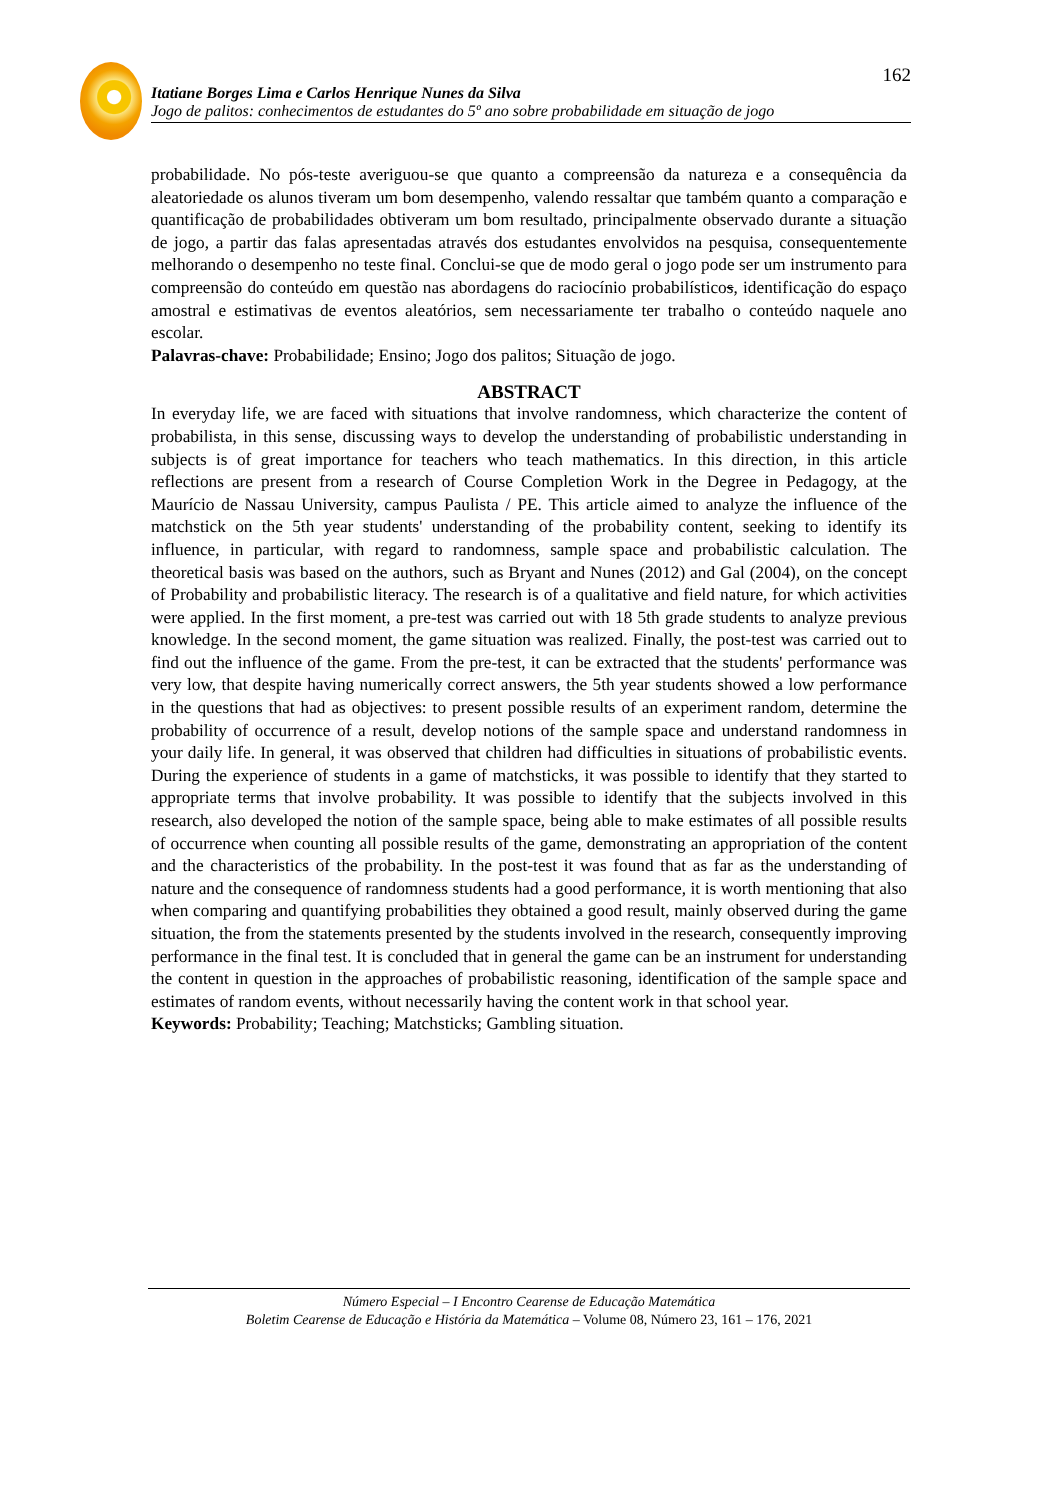162
Itatiane Borges Lima e Carlos Henrique Nunes da Silva
Jogo de palitos: conhecimentos de estudantes do 5º ano sobre probabilidade em situação de jogo
probabilidade. No pós-teste averiguou-se que quanto a compreensão da natureza e a consequência da aleatoriedade os alunos tiveram um bom desempenho, valendo ressaltar que também quanto a comparação e quantificação de probabilidades obtiveram um bom resultado, principalmente observado durante a situação de jogo, a partir das falas apresentadas através dos estudantes envolvidos na pesquisa, consequentemente melhorando o desempenho no teste final. Conclui-se que de modo geral o jogo pode ser um instrumento para compreensão do conteúdo em questão nas abordagens do raciocínio probabilísticos, identificação do espaço amostral e estimativas de eventos aleatórios, sem necessariamente ter trabalho o conteúdo naquele ano escolar.
Palavras-chave: Probabilidade; Ensino; Jogo dos palitos; Situação de jogo.
ABSTRACT
In everyday life, we are faced with situations that involve randomness, which characterize the content of probabilista, in this sense, discussing ways to develop the understanding of probabilistic understanding in subjects is of great importance for teachers who teach mathematics. In this direction, in this article reflections are present from a research of Course Completion Work in the Degree in Pedagogy, at the Maurício de Nassau University, campus Paulista / PE. This article aimed to analyze the influence of the matchstick on the 5th year students' understanding of the probability content, seeking to identify its influence, in particular, with regard to randomness, sample space and probabilistic calculation. The theoretical basis was based on the authors, such as Bryant and Nunes (2012) and Gal (2004), on the concept of Probability and probabilistic literacy. The research is of a qualitative and field nature, for which activities were applied. In the first moment, a pre-test was carried out with 18 5th grade students to analyze previous knowledge. In the second moment, the game situation was realized. Finally, the post-test was carried out to find out the influence of the game. From the pre-test, it can be extracted that the students' performance was very low, that despite having numerically correct answers, the 5th year students showed a low performance in the questions that had as objectives: to present possible results of an experiment random, determine the probability of occurrence of a result, develop notions of the sample space and understand randomness in your daily life. In general, it was observed that children had difficulties in situations of probabilistic events. During the experience of students in a game of matchsticks, it was possible to identify that they started to appropriate terms that involve probability. It was possible to identify that the subjects involved in this research, also developed the notion of the sample space, being able to make estimates of all possible results of occurrence when counting all possible results of the game, demonstrating an appropriation of the content and the characteristics of the probability. In the post-test it was found that as far as the understanding of nature and the consequence of randomness students had a good performance, it is worth mentioning that also when comparing and quantifying probabilities they obtained a good result, mainly observed during the game situation, the from the statements presented by the students involved in the research, consequently improving performance in the final test. It is concluded that in general the game can be an instrument for understanding the content in question in the approaches of probabilistic reasoning, identification of the sample space and estimates of random events, without necessarily having the content work in that school year.
Keywords: Probability; Teaching; Matchsticks; Gambling situation.
Número Especial – I Encontro Cearense de Educação Matemática
Boletim Cearense de Educação e História da Matemática – Volume 08, Número 23, 161 – 176, 2021